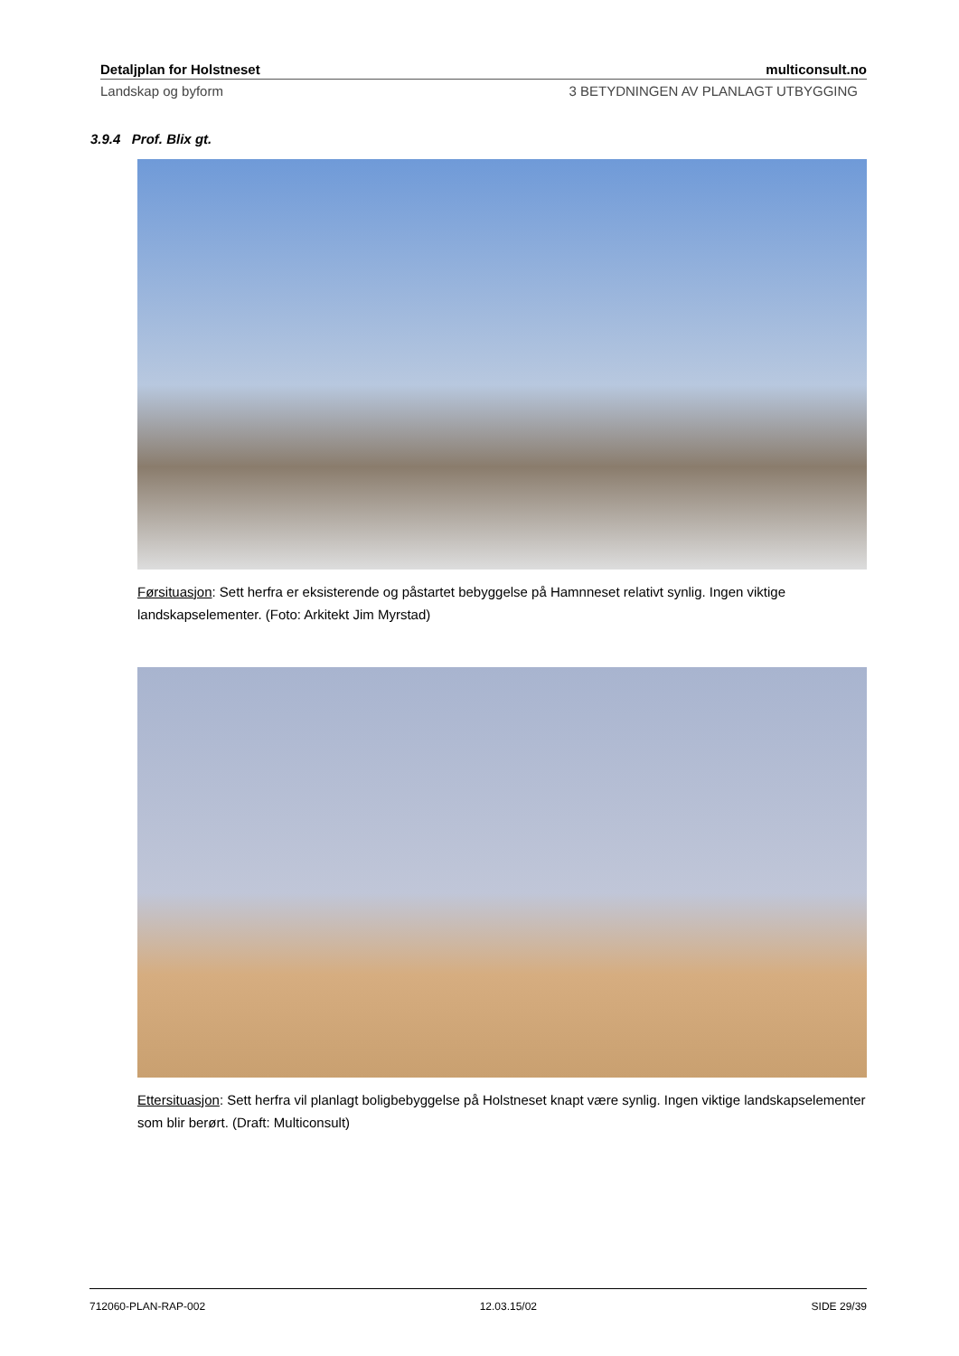Detaljplan for Holstneset multiconsult.no
Landskap og byform 3 BETYDNINGEN AV PLANLAGT UTBYGGING
3.9.4 Prof. Blix gt.
Førsituasjon: Sett herfra er eksisterende og påstartet bebyggelse på Hamnneset relativt synlig. Ingen viktige landskapselementer. (Foto: Arkitekt Jim Myrstad)
Ettersituasjon: Sett herfra vil planlagt boligbebyggelse på Holstneset knapt være synlig. Ingen viktige landskapselementer som blir berørt. (Draft: Multiconsult)
712060-PLAN-RAP-002 12.03.15/02 SIDE 29/39